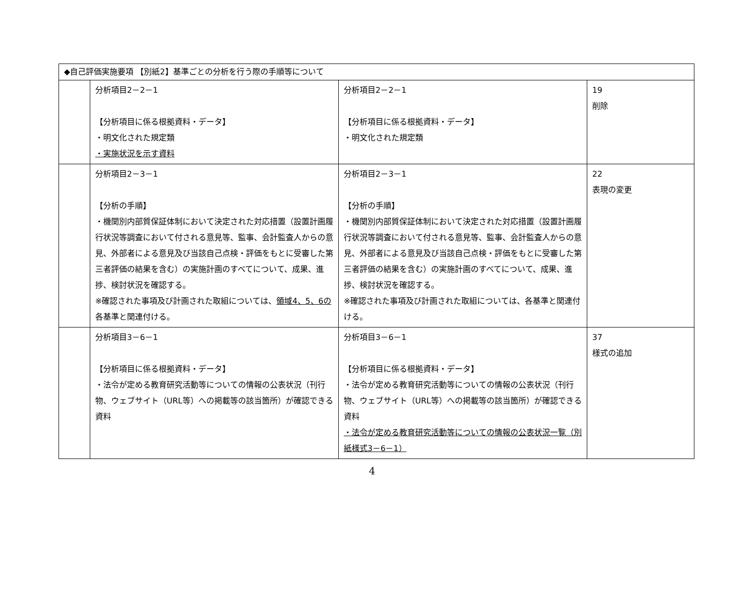| ◆自己評価実施要項 【別紙2】基準ごとの分析を行う際の手順等について | | | |
| | 分析項目2－2－1 【分析項目に係る根拠資料・データ】 ・明文化された規定類 ・実施状況を示す資料 | 分析項目2－2－1 【分析項目に係る根拠資料・データ】 ・明文化された規定類 | 19 削除 |
| | 分析項目2－3－1 【分析の手順】 ・機関別内部質保証体制において決定された対応措置（設置計画履行状況等調査において付される意見等、監事、会計監査人からの意見、外部者による意見及び当該自己点検・評価をもとに受審した第三者評価の結果を含む）の実施計画のすべてについて、成果、進捗、検討状況を確認する。 ※確認された事項及び計画された取組については、 領域4、5、6の 各基準と関連付ける。 | 分析項目2－3－1 【分析の手順】 ・機関別内部質保証体制において決定された対応措置（設置計画履行状況等調査において付される意見等、監事、会計監査人からの意見、外部者による意見及び当該自己点検・評価をもとに受審した第三者評価の結果を含む）の実施計画のすべてについて、成果、進捗、検討状況を確認する。 ※確認された事項及び計画された取組については、各基準と関連付ける。 | 22 表現の変更 |
| | 分析項目3－6－1 【分析項目に係る根拠資料・データ】 ・法令が定める教育研究活動等についての情報の公表状況（刊行物、ウェブサイト（URL等）への掲載等の該当箇所）が確認できる資料 | 分析項目3－6－1 【分析項目に係る根拠資料・データ】 ・法令が定める教育研究活動等についての情報の公表状況（刊行物、ウェブサイト（URL等）への掲載等の該当箇所）が確認できる資料 ・法令が定める教育研究活動等についての情報の公表状況一覧（別紙様式3－6－1） | 37 様式の追加 |
4